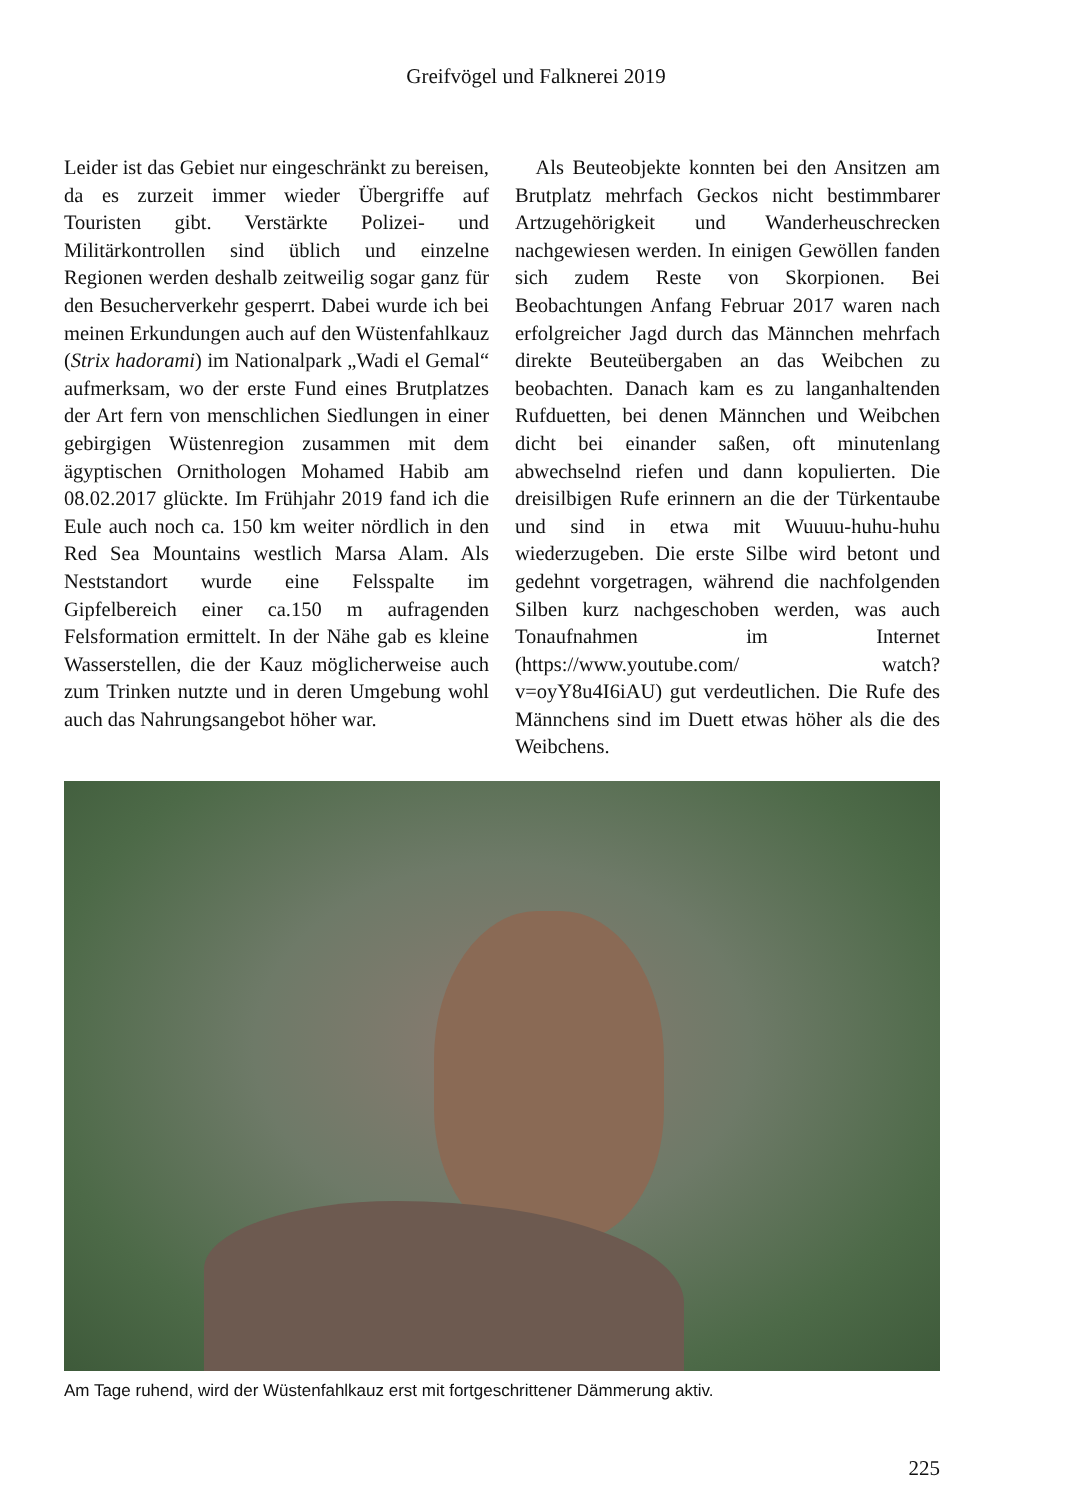Greifvögel und Falknerei 2019
Leider ist das Gebiet nur eingeschränkt zu bereisen, da es zurzeit immer wieder Übergriffe auf Touristen gibt. Verstärkte Polizei- und Militärkontrollen sind üblich und einzelne Regionen werden deshalb zeitweilig sogar ganz für den Besucherverkehr gesperrt. Dabei wurde ich bei meinen Erkundungen auch auf den Wüstenfahlkauz (Strix hadorami) im Nationalpark „Wadi el Gemal“ aufmerksam, wo der erste Fund eines Brutplatzes der Art fern von menschlichen Siedlungen in einer gebirgigen Wüstenregion zusammen mit dem ägyptischen Ornithologen Mohamed Habib am 08.02.2017 glückte. Im Frühjahr 2019 fand ich die Eule auch noch ca. 150 km weiter nördlich in den Red Sea Mountains westlich Marsa Alam. Als Neststandort wurde eine Felsspalte im Gipfelbereich einer ca.150 m aufragenden Felsformation ermittelt. In der Nähe gab es kleine Wasserstellen, die der Kauz möglicherweise auch zum Trinken nutzte und in deren Umgebung wohl auch das Nahrungsangebot höher war.
 Als Beuteobjekte konnten bei den Ansitzen am Brutplatz mehrfach Geckos nicht bestimmbarer Artzugehörigkeit und Wanderheuschrecken nachgewiesen werden. In einigen Gewöllen fanden sich zudem Reste von Skorpionen. Bei Beobachtungen Anfang Februar 2017 waren nach erfolgreicher Jagd durch das Männchen mehrfach direkte Beuteübergaben an das Weibchen zu beobachten. Danach kam es zu langanhaltenden Rufduetten, bei denen Männchen und Weibchen dicht bei einander saßen, oft minutenlang abwechselnd riefen und dann kopulierten. Die dreisilbigen Rufe erinnern an die der Türkentaube und sind in etwa mit Wuuuu-huhu-huhu wiederzugeben. Die erste Silbe wird betont und gedehnt vorgetragen, während die nachfolgenden Silben kurz nachgeschoben werden, was auch Tonaufnahmen im Internet (https://www.youtube.com/ watch?v=oyY8u4I6iAU) gut verdeutlichen. Die Rufe des Männchens sind im Duett etwas höher als die des Weibchens.
Am Tage ruhend, wird der Wüstenfahlkauz erst mit fortgeschrittener Dämmerung aktiv.
225